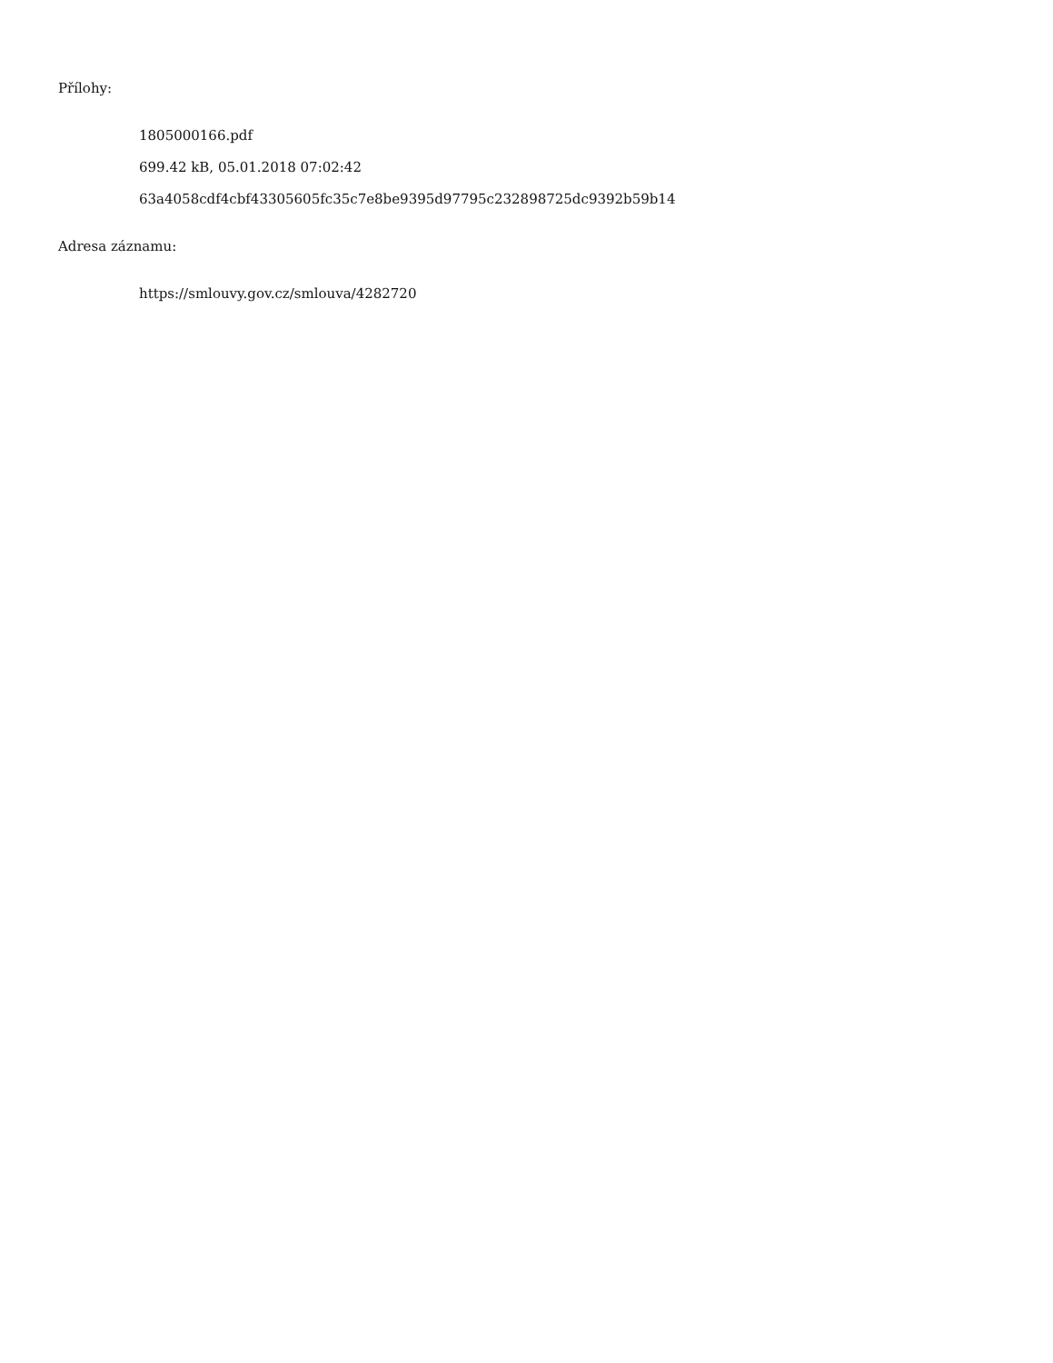Přílohy:
1805000166.pdf
699.42 kB, 05.01.2018 07:02:42
63a4058cdf4cbf43305605fc35c7e8be9395d97795c232898725dc9392b59b14
Adresa záznamu:
https://smlouvy.gov.cz/smlouva/4282720